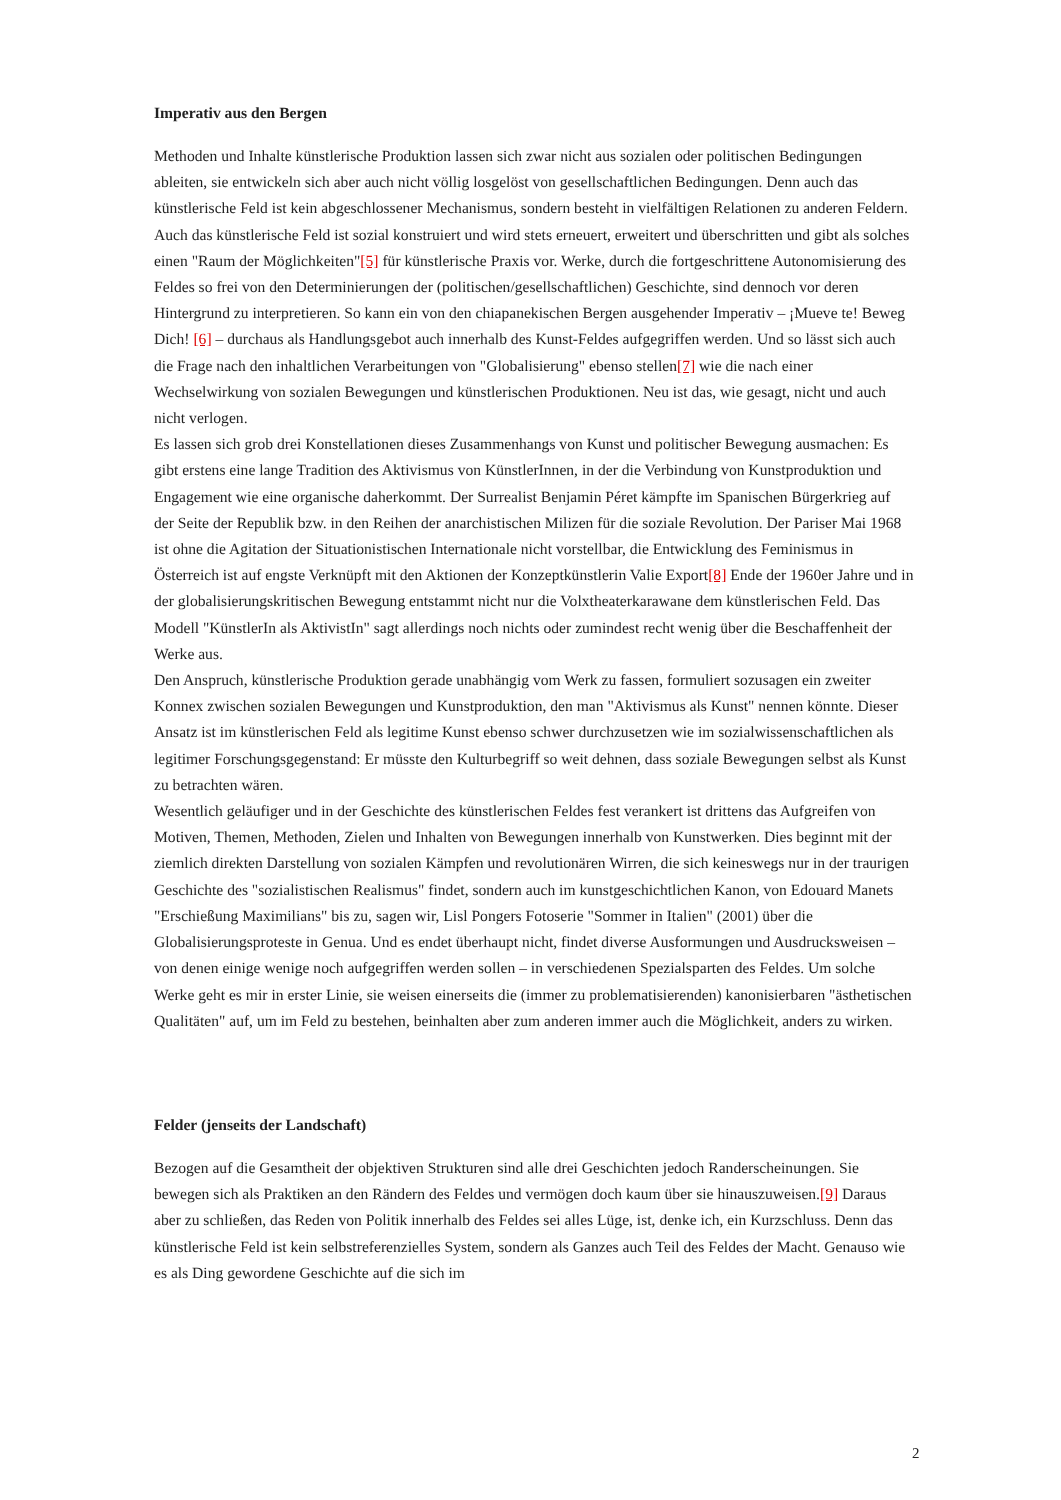Imperativ aus den Bergen
Methoden und Inhalte künstlerische Produktion lassen sich zwar nicht aus sozialen oder politischen Bedingungen ableiten, sie entwickeln sich aber auch nicht völlig losgelöst von gesellschaftlichen Bedingungen. Denn auch das künstlerische Feld ist kein abgeschlossener Mechanismus, sondern besteht in vielfältigen Relationen zu anderen Feldern. Auch das künstlerische Feld ist sozial konstruiert und wird stets erneuert, erweitert und überschritten und gibt als solches einen "Raum der Möglichkeiten"[5] für künstlerische Praxis vor. Werke, durch die fortgeschrittene Autonomisierung des Feldes so frei von den Determinierungen der (politischen/gesellschaftlichen) Geschichte, sind dennoch vor deren Hintergrund zu interpretieren. So kann ein von den chiapanekischen Bergen ausgehender Imperativ – ¡Mueve te! Beweg Dich! [6] – durchaus als Handlungsgebot auch innerhalb des Kunst-Feldes aufgegriffen werden. Und so lässt sich auch die Frage nach den inhaltlichen Verarbeitungen von "Globalisierung" ebenso stellen[7] wie die nach einer Wechselwirkung von sozialen Bewegungen und künstlerischen Produktionen. Neu ist das, wie gesagt, nicht und auch nicht verlogen.
Es lassen sich grob drei Konstellationen dieses Zusammenhangs von Kunst und politischer Bewegung ausmachen: Es gibt erstens eine lange Tradition des Aktivismus von KünstlerInnen, in der die Verbindung von Kunstproduktion und Engagement wie eine organische daherkommt. Der Surrealist Benjamin Péret kämpfte im Spanischen Bürgerkrieg auf der Seite der Republik bzw. in den Reihen der anarchistischen Milizen für die soziale Revolution. Der Pariser Mai 1968 ist ohne die Agitation der Situationistischen Internationale nicht vorstellbar, die Entwicklung des Feminismus in Österreich ist auf engste Verknüpft mit den Aktionen der Konzeptkünstlerin Valie Export[8] Ende der 1960er Jahre und in der globalisierungskritischen Bewegung entstammt nicht nur die Volxtheaterkarawane dem künstlerischen Feld. Das Modell "KünstlerIn als AktivistIn" sagt allerdings noch nichts oder zumindest recht wenig über die Beschaffenheit der Werke aus.
Den Anspruch, künstlerische Produktion gerade unabhängig vom Werk zu fassen, formuliert sozusagen ein zweiter Konnex zwischen sozialen Bewegungen und Kunstproduktion, den man "Aktivismus als Kunst" nennen könnte. Dieser Ansatz ist im künstlerischen Feld als legitime Kunst ebenso schwer durchzusetzen wie im sozialwissenschaftlichen als legitimer Forschungsgegenstand: Er müsste den Kulturbegriff so weit dehnen, dass soziale Bewegungen selbst als Kunst zu betrachten wären.
Wesentlich geläufiger und in der Geschichte des künstlerischen Feldes fest verankert ist drittens das Aufgreifen von Motiven, Themen, Methoden, Zielen und Inhalten von Bewegungen innerhalb von Kunstwerken. Dies beginnt mit der ziemlich direkten Darstellung von sozialen Kämpfen und revolutionären Wirren, die sich keineswegs nur in der traurigen Geschichte des "sozialistischen Realismus" findet, sondern auch im kunstgeschichtlichen Kanon, von Edouard Manets "Erschießung Maximilians" bis zu, sagen wir, Lisl Pongers Fotoserie "Sommer in Italien" (2001) über die Globalisierungsproteste in Genua. Und es endet überhaupt nicht, findet diverse Ausformungen und Ausdrucksweisen – von denen einige wenige noch aufgegriffen werden sollen – in verschiedenen Spezialsparten des Feldes. Um solche Werke geht es mir in erster Linie, sie weisen einerseits die (immer zu problematisierenden) kanonisierbaren "ästhetischen Qualitäten" auf, um im Feld zu bestehen, beinhalten aber zum anderen immer auch die Möglichkeit, anders zu wirken.
Felder (jenseits der Landschaft)
Bezogen auf die Gesamtheit der objektiven Strukturen sind alle drei Geschichten jedoch Randerscheinungen. Sie bewegen sich als Praktiken an den Rändern des Feldes und vermögen doch kaum über sie hinauszuweisen.[9] Daraus aber zu schließen, das Reden von Politik innerhalb des Feldes sei alles Lüge, ist, denke ich, ein Kurzschluss. Denn das künstlerische Feld ist kein selbstreferenzielles System, sondern als Ganzes auch Teil des Feldes der Macht. Genauso wie es als Ding gewordene Geschichte auf die sich im
2